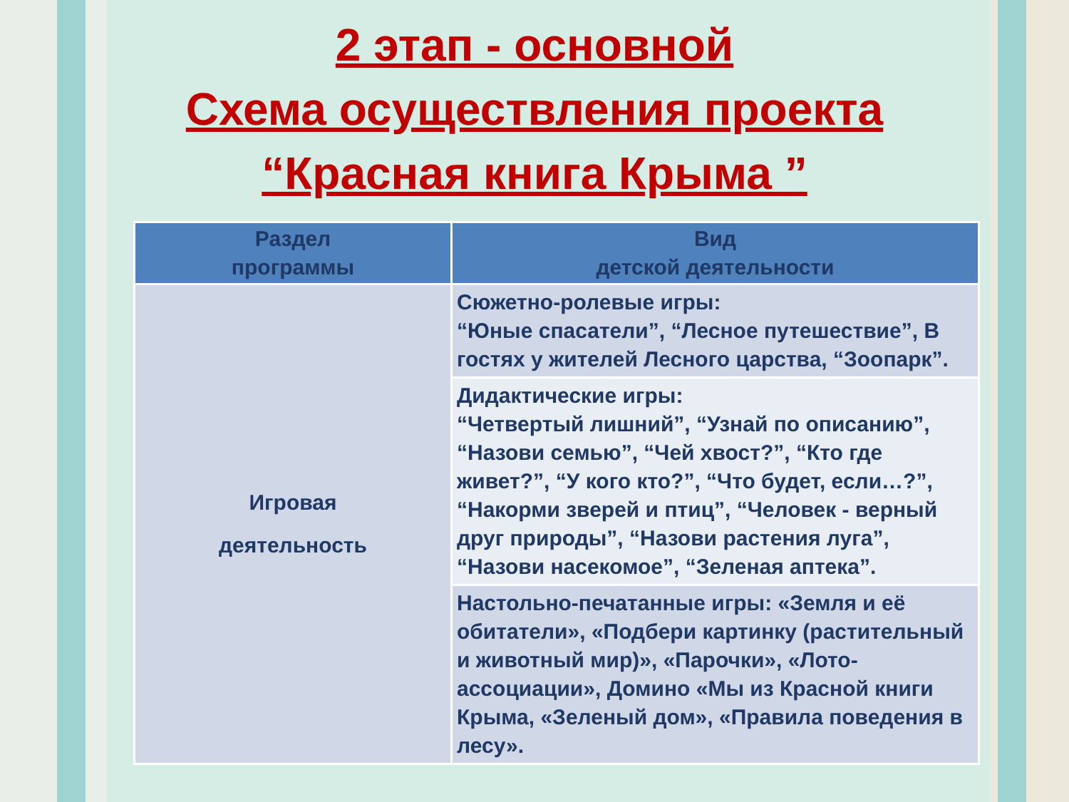2 этап - основной
Схема осуществления проекта
“Красная книга Крыма ”
| Раздел программы | Вид детской деятельности |
| --- | --- |
| Игровая деятельность | Сюжетно-ролевые игры: “Юные спасатели”, “Лесное путешествие”, В гостях у жителей Лесного царства, “Зоопарк”. |
| | Дидактические игры: “Четвертый лишний”, “Узнай по описанию”, “Назови семью”, “Чей хвост?”, “Кто где живет?”, “У кого кто?”, “Что будет, если…?”, “Накорми зверей и птиц”, “Человек - верный друг природы”, “Назови растения луга”, “Назови насекомое”, “Зеленая аптека”. |
| | Настольно-печатанные игры: «Земля и её обитатели», «Подбери картинку (растительный и животный мир)», «Парочки», «Лото-ассоциации», Домино «Мы из Красной книги Крыма, «Зеленый дом», «Правила поведения в лесу». |